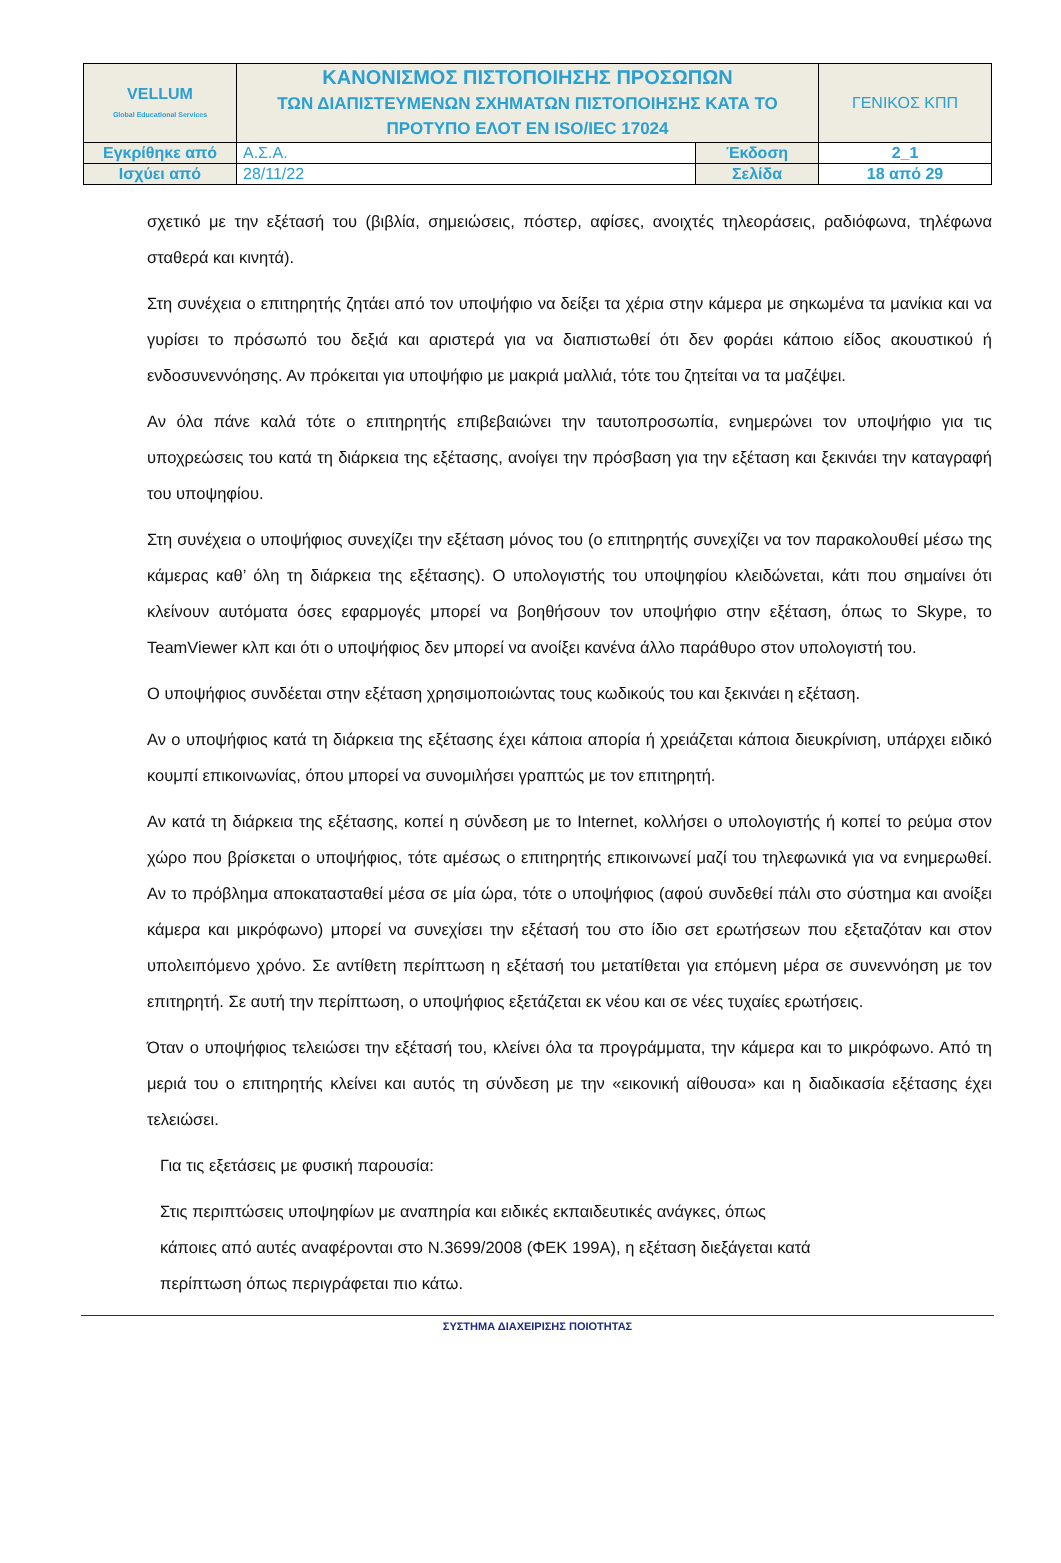| VELLUM Global Educational Services | ΚΑΝΟΝΙΣΜΟΣ ΠΙΣΤΟΠΟΙΗΣΗΣ ΠΡΟΣΩΠΩΝ ΤΩΝ ΔΙΑΠΙΣΤΕΥΜΕΝΩΝ ΣΧΗΜΑΤΩΝ ΠΙΣΤΟΠΟΙΗΣΗΣ ΚΑΤΑ ΤΟ ΠΡΟΤΥΠΟ ΕΛΟΤ ΕΝ ISO/IEC 17024 | | ΓΕΝΙΚΟΣ ΚΠΠ |
| Εγκρίθηκε από | Α.Σ.Α. | Έκδοση | 2_1 |
| Ισχύει από | 28/11/22 | Σελίδα | 18 από 29 |
σχετικό με την εξέτασή του (βιβλία, σημειώσεις, πόστερ, αφίσες, ανοιχτές τηλεοράσεις, ραδιόφωνα, τηλέφωνα σταθερά και κινητά).
Στη συνέχεια ο επιτηρητής ζητάει από τον υποψήφιο να δείξει τα χέρια στην κάμερα με σηκωμένα τα μανίκια και να γυρίσει το πρόσωπό του δεξιά και αριστερά για να διαπιστωθεί ότι δεν φοράει κάποιο είδος ακουστικού ή ενδοσυνεννόησης. Αν πρόκειται για υποψήφιο με μακριά μαλλιά, τότε του ζητείται να τα μαζέψει.
Αν όλα πάνε καλά τότε ο επιτηρητής επιβεβαιώνει την ταυτοπροσωπία, ενημερώνει τον υποψήφιο για τις υποχρεώσεις του κατά τη διάρκεια της εξέτασης, ανοίγει την πρόσβαση για την εξέταση και ξεκινάει την καταγραφή του υποψηφίου.
Στη συνέχεια ο υποψήφιος συνεχίζει την εξέταση μόνος του (ο επιτηρητής συνεχίζει να τον παρακολουθεί μέσω της κάμερας καθ’ όλη τη διάρκεια της εξέτασης). Ο υπολογιστής του υποψηφίου κλειδώνεται, κάτι που σημαίνει ότι κλείνουν αυτόματα όσες εφαρμογές μπορεί να βοηθήσουν τον υποψήφιο στην εξέταση, όπως το Skype, το TeamViewer κλπ και ότι ο υποψήφιος δεν μπορεί να ανοίξει κανένα άλλο παράθυρο στον υπολογιστή του.
Ο υποψήφιος συνδέεται στην εξέταση χρησιμοποιώντας τους κωδικούς του και ξεκινάει η εξέταση.
Αν ο υποψήφιος κατά τη διάρκεια της εξέτασης έχει κάποια απορία ή χρειάζεται κάποια διευκρίνιση, υπάρχει ειδικό κουμπί επικοινωνίας, όπου μπορεί να συνομιλήσει γραπτώς με τον επιτηρητή.
Αν κατά τη διάρκεια της εξέτασης, κοπεί η σύνδεση με το Internet, κολλήσει ο υπολογιστής ή κοπεί το ρεύμα στον χώρο που βρίσκεται ο υποψήφιος, τότε αμέσως ο επιτηρητής επικοινωνεί μαζί του τηλεφωνικά για να ενημερωθεί. Αν το πρόβλημα αποκατασταθεί μέσα σε μία ώρα, τότε ο υποψήφιος (αφού συνδεθεί πάλι στο σύστημα και ανοίξει κάμερα και μικρόφωνο) μπορεί να συνεχίσει την εξέτασή του στο ίδιο σετ ερωτήσεων που εξεταζόταν και στον υπολειπόμενο χρόνο. Σε αντίθετη περίπτωση η εξέτασή του μετατίθεται για επόμενη μέρα σε συνεννόηση με τον επιτηρητή. Σε αυτή την περίπτωση, ο υποψήφιος εξετάζεται εκ νέου και σε νέες τυχαίες ερωτήσεις.
Όταν ο υποψήφιος τελειώσει την εξέτασή του, κλείνει όλα τα προγράμματα, την κάμερα και το μικρόφωνο. Από τη μεριά του ο επιτηρητής κλείνει και αυτός τη σύνδεση με την «εικονική αίθουσα» και η διαδικασία εξέτασης έχει τελειώσει.
Για τις εξετάσεις με φυσική παρουσία:
Στις περιπτώσεις υποψηφίων με αναπηρία και ειδικές εκπαιδευτικές ανάγκες, όπως
κάποιες από αυτές αναφέρονται στο Ν.3699/2008 (ΦΕΚ 199Α), η εξέταση διεξάγεται κατά
περίπτωση όπως περιγράφεται πιο κάτω.
ΣΥΣΤΗΜΑ ΔΙΑΧΕΙΡΙΣΗΣ ΠΟΙΟΤΗΤΑΣ